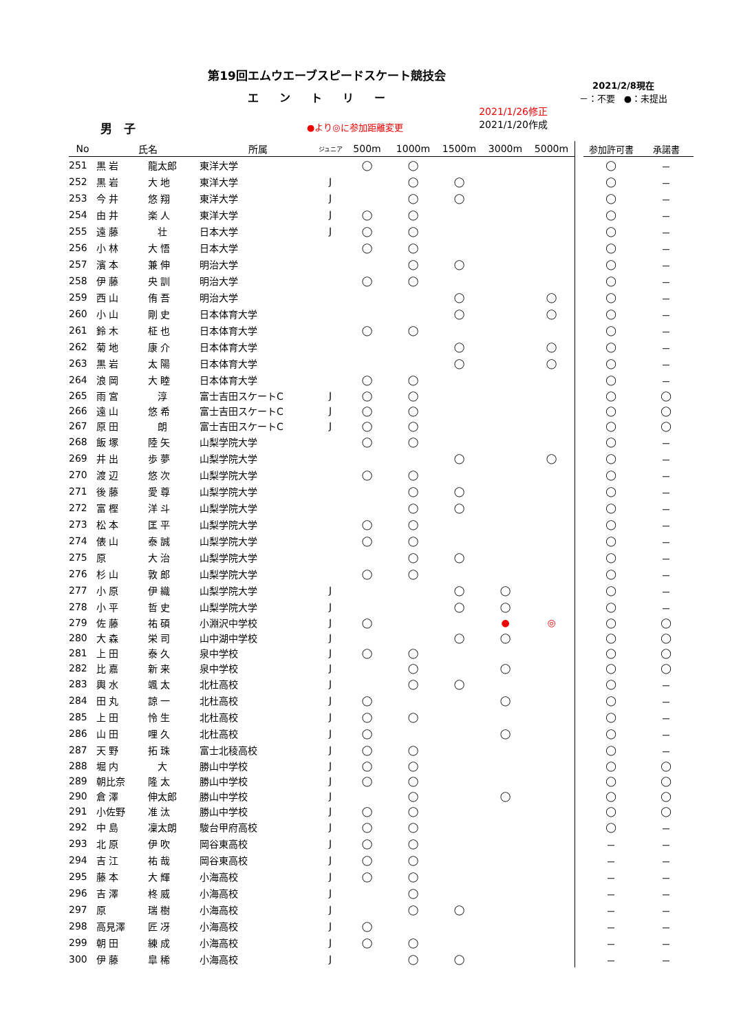第19回エムウエーブスピードスケート競技会
エントリー
男　子
●より◎に参加距離変更
2021/1/26修正
2021/1/20作成
2021/2/8現在
－：不要　●：未提出
| No | 氏名 | | 所属 | ジュニア | 500m | 1000m | 1500m | 3000m | 5000m | | 参加許可書 | 承諾書 |
| --- | --- | --- | --- | --- | --- | --- | --- | --- | --- | --- | --- | --- |
| 251 | 黒 岩 | 龍太郎 | 東洋大学 | | ◯ | ◯ | | | | | ◯ | － |
| 252 | 黒 岩 | 大 地 | 東洋大学 | J | | ◯ | ◯ | | | | ◯ | － |
| 253 | 今 井 | 悠 翔 | 東洋大学 | J | | ◯ | ◯ | | | | ◯ | － |
| 254 | 由 井 | 楽 人 | 東洋大学 | J | ◯ | ◯ | | | | | ◯ | － |
| 255 | 遠 藤 | 壮 | 日本大学 | J | ◯ | ◯ | | | | | ◯ | － |
| 256 | 小 林 | 大 悟 | 日本大学 | | ◯ | ◯ | | | | | ◯ | － |
| 257 | 濱 本 | 兼 伸 | 明治大学 | | | ◯ | ◯ | | | | ◯ | － |
| 258 | 伊 藤 | 央 訓 | 明治大学 | | ◯ | ◯ | | | | | ◯ | － |
| 259 | 西 山 | 侑 吾 | 明治大学 | | | | ◯ | | ◯ | | ◯ | － |
| 260 | 小 山 | 剛 史 | 日本体育大学 | | | | ◯ | | ◯ | | ◯ | － |
| 261 | 鈴 木 | 柾 也 | 日本体育大学 | | ◯ | ◯ | | | | | ◯ | － |
| 262 | 菊 地 | 康 介 | 日本体育大学 | | | | ◯ | | ◯ | | ◯ | － |
| 263 | 黒 岩 | 太 陽 | 日本体育大学 | | | | ◯ | | ◯ | | ◯ | － |
| 264 | 浪 岡 | 大 睦 | 日本体育大学 | | ◯ | ◯ | | | | | ◯ | － |
| 265 | 雨 宮 | 淳 | 富士吉田スケートC | J | ◯ | ◯ | | | | | ◯ | ◯ |
| 266 | 遠 山 | 悠 希 | 富士吉田スケートC | J | ◯ | ◯ | | | | | ◯ | ◯ |
| 267 | 原 田 | 朗 | 富士吉田スケートC | J | ◯ | ◯ | | | | | ◯ | ◯ |
| 268 | 飯 塚 | 陸 矢 | 山梨学院大学 | | ◯ | ◯ | | | | | ◯ | － |
| 269 | 井 出 | 歩 夢 | 山梨学院大学 | | | | ◯ | | ◯ | | ◯ | － |
| 270 | 渡 辺 | 悠 次 | 山梨学院大学 | | ◯ | ◯ | | | | | ◯ | － |
| 271 | 後 藤 | 愛 尊 | 山梨学院大学 | | | ◯ | ◯ | | | | ◯ | － |
| 272 | 富 樫 | 洋 斗 | 山梨学院大学 | | | ◯ | ◯ | | | | ◯ | － |
| 273 | 松 本 | 匡 平 | 山梨学院大学 | | ◯ | ◯ | | | | | ◯ | － |
| 274 | 俵 山 | 泰 誠 | 山梨学院大学 | | ◯ | ◯ | | | | | ◯ | － |
| 275 | 原 | 大 治 | 山梨学院大学 | | | ◯ | ◯ | | | | ◯ | － |
| 276 | 杉 山 | 敦 郎 | 山梨学院大学 | | ◯ | ◯ | | | | | ◯ | － |
| 277 | 小 原 | 伊 織 | 山梨学院大学 | J | | | ◯ | ◯ | | | ◯ | － |
| 278 | 小 平 | 哲 史 | 山梨学院大学 | J | | | ◯ | ◯ | | | ◯ | － |
| 279 | 佐 藤 | 祐 碩 | 小淵沢中学校 | J | ◯ | | | ● | ◎ | | ◯ | ◯ |
| 280 | 大 森 | 栄 司 | 山中湖中学校 | J | | | ◯ | ◯ | | | ◯ | ◯ |
| 281 | 上 田 | 泰 久 | 泉中学校 | J | ◯ | ◯ | | | | | ◯ | ◯ |
| 282 | 比 嘉 | 新 来 | 泉中学校 | J | | ◯ | | ◯ | | | ◯ | ◯ |
| 283 | 輿 水 | 颯 太 | 北杜高校 | J | | ◯ | ◯ | | | | ◯ | － |
| 284 | 田 丸 | 諒 一 | 北杜高校 | J | ◯ | | | ◯ | | | ◯ | － |
| 285 | 上 田 | 怜 生 | 北杜高校 | J | ◯ | ◯ | | | | | ◯ | － |
| 286 | 山 田 | 哩 久 | 北杜高校 | J | ◯ | | | ◯ | | | ◯ | － |
| 287 | 天 野 | 拓 珠 | 富士北稜高校 | J | ◯ | ◯ | | | | | ◯ | － |
| 288 | 堀 内 | 大 | 勝山中学校 | J | ◯ | ◯ | | | | | ◯ | ◯ |
| 289 | 朝比奈 | 隆 太 | 勝山中学校 | J | ◯ | ◯ | | | | | ◯ | ◯ |
| 290 | 倉 澤 | 伸太郎 | 勝山中学校 | J | | ◯ | | ◯ | | | ◯ | ◯ |
| 291 | 小佐野 | 准 汰 | 勝山中学校 | J | ◯ | ◯ | | | | | ◯ | ◯ |
| 292 | 中 島 | 凜太朗 | 駿台甲府高校 | J | ◯ | ◯ | | | | | ◯ | － |
| 293 | 北 原 | 伊 吹 | 岡谷東高校 | J | ◯ | ◯ | | | | | － | － |
| 294 | 吉 江 | 祐 哉 | 岡谷東高校 | J | ◯ | ◯ | | | | | － | － |
| 295 | 藤 本 | 大 輝 | 小海高校 | J | ◯ | ◯ | | | | | － | － |
| 296 | 吉 澤 | 柊 威 | 小海高校 | J | | ◯ | | | | | － | － |
| 297 | 原 | 瑞 樹 | 小海高校 | J | | ◯ | ◯ | | | | － | － |
| 298 | 高見澤 | 匠 冴 | 小海高校 | J | ◯ | | | | | | － | － |
| 299 | 朝 田 | 練 成 | 小海高校 | J | ◯ | ◯ | | | | | － | － |
| 300 | 伊 藤 | 皐 稀 | 小海高校 | J | | ◯ | ◯ | | | | － | － |